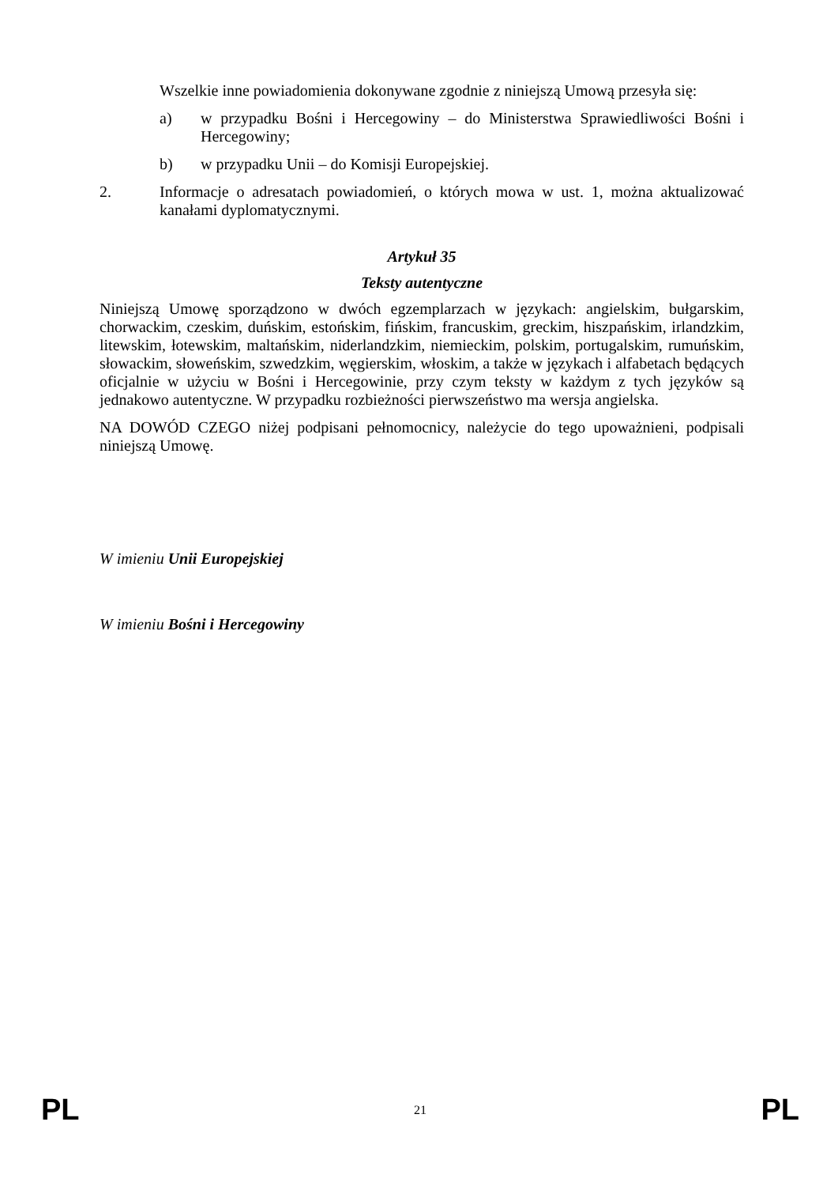Wszelkie inne powiadomienia dokonywane zgodnie z niniejszą Umową przesyła się:
a) w przypadku Bośni i Hercegowiny – do Ministerstwa Sprawiedliwości Bośni i Hercegowiny;
b) w przypadku Unii – do Komisji Europejskiej.
2. Informacje o adresatach powiadomień, o których mowa w ust. 1, można aktualizować kanałami dyplomatycznymi.
Artykuł 35
Teksty autentyczne
Niniejszą Umowę sporządzono w dwóch egzemplarzach w językach: angielskim, bułgarskim, chorwackim, czeskim, duńskim, estońskim, fińskim, francuskim, greckim, hiszpańskim, irlandzkim, litewskim, łotewskim, maltańskim, niderlandzkim, niemieckim, polskim, portugalskim, rumuńskim, słowackim, słoweńskim, szwedzkim, węgierskim, włoskim, a także w językach i alfabetach będących oficjalnie w użyciu w Bośni i Hercegowinie, przy czym teksty w każdym z tych języków są jednakowo autentyczne. W przypadku rozbieżności pierwszeństwo ma wersja angielska.
NA DOWÓD CZEGO niżej podpisani pełnomocnicy, należycie do tego upoważnieni, podpisali niniejszą Umowę.
W imieniu Unii Europejskiej
W imieniu Bośni i Hercegowiny
PL 21 PL